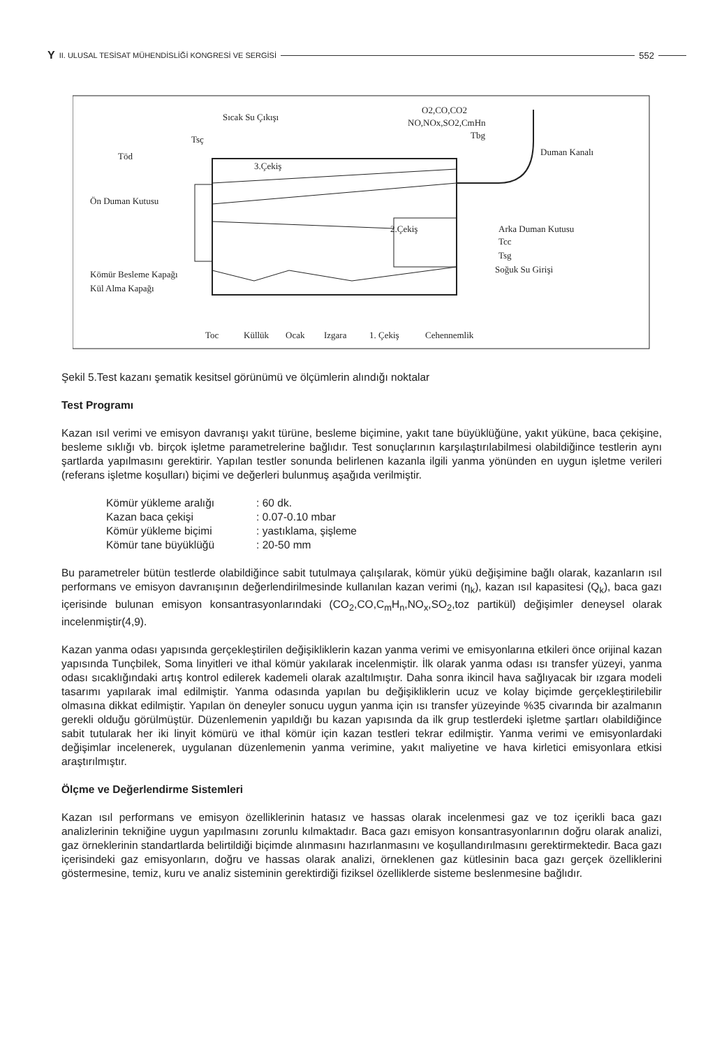Y II. ULUSAL TESİSAT MÜHENDİSLİĞİ KONGRESİ VE SERGİSİ 552
Sıcak Su Çıkışı
O2,CO,CO2
NO,NOx,SO2,CmHn
Tbg
Tsç
Töd
3.Çekiş
2.Çekiş
Ön Duman Kutusu
Duman Kanalı
Arka Duman Kutusu
Tcc
Tsg
Soğuk Su Girişi
Kömür Besleme Kapağı
Kül Alma Kapağı
Toc
Küllük
Ocak
Izgara
1. Çekiş
Cehennemlik
Şekil 5.Test kazanı şematik kesitsel görünümü ve ölçümlerin alındığı noktalar
Test Programı
Kazan ısıl verimi ve emisyon davranışı yakıt türüne, besleme biçimine, yakıt tane büyüklüğüne, yakıt yüküne, baca çekişine, besleme sıklığı vb. birçok işletme parametrelerine bağlıdır. Test sonuçlarının karşılaştırılabilmesi olabildiğince testlerin aynı şartlarda yapılmasını gerektirir. Yapılan testler sonunda belirlenen kazanla ilgili yanma yönünden en uygun işletme verileri (referans işletme koşulları) biçimi ve değerleri bulunmuş aşağıda verilmiştir.
| Kömür yükleme aralığı | : 60 dk. |
| Kazan baca çekişi | : 0.07-0.10 mbar |
| Kömür yükleme biçimi | : yastıklama, şişleme |
| Kömür tane büyüklüğü | : 20-50 mm |
Bu parametreler bütün testlerde olabildiğince sabit tutulmaya çalışılarak, kömür yükü değişimine bağlı olarak, kazanların ısıl performans ve emisyon davranışının değerlendirilmesinde kullanılan kazan verimi (η<sub>k</sub>), kazan ısıl kapasitesi (Q<sub>k</sub>), baca gazı içerisinde bulunan emisyon konsantrasyonlarındaki (CO<sub>2</sub>,CO,C<sub>m</sub>H<sub>n</sub>,NO<sub>x</sub>,SO<sub>2</sub>,toz partikül) değişimler deneysel olarak incelenmiştir(4,9).
Kazan yanma odası yapısında gerçekleştirilen değişikliklerin kazan yanma verimi ve emisyonlarına etkileri önce orijinal kazan yapısında Tunçbilek, Soma linyitleri ve ithal kömür yakılarak incelenmiştir. İlk olarak yanma odası ısı transfer yüzeyi, yanma odası sıcaklığındaki artış kontrol edilerek kademeli olarak azaltılmıştır. Daha sonra ikincil hava sağlıyacak bir ızgara modeli tasarımı yapılarak imal edilmiştir. Yanma odasında yapılan bu değişikliklerin ucuz ve kolay biçimde gerçekleştirilebilir olmasına dikkat edilmiştir. Yapılan ön deneyler sonucu uygun yanma için ısı transfer yüzeyinde %35 civarında bir azalmanın gerekli olduğu görülmüştür. Düzenlemenin yapıldığı bu kazan yapısında da ilk grup testlerdeki işletme şartları olabildiğince sabit tutularak her iki linyit kömürü ve ithal kömür için kazan testleri tekrar edilmiştir. Yanma verimi ve emisyonlardaki değişimlar incelenerek, uygulanan düzenlemenin yanma verimine, yakıt maliyetine ve hava kirletici emisyonlara etkisi araştırılmıştır.
Ölçme ve Değerlendirme Sistemleri
Kazan ısıl performans ve emisyon özelliklerinin hatasız ve hassas olarak incelenmesi gaz ve toz içerikli baca gazı analizlerinin tekniğine uygun yapılmasını zorunlu kılmaktadır. Baca gazı emisyon konsantrasyonlarının doğru olarak analizi, gaz örneklerinin standartlarda belirtildiği biçimde alınmasını hazırlanmasını ve koşullandırılmasını gerektirmektedir. Baca gazı içerisindeki gaz emisyonların, doğru ve hassas olarak analizi, örneklenen gaz kütlesinin baca gazı gerçek özelliklerini göstermesine, temiz, kuru ve analiz sisteminin gerektirdiği fiziksel özelliklerde sisteme beslenmesine bağlıdır.